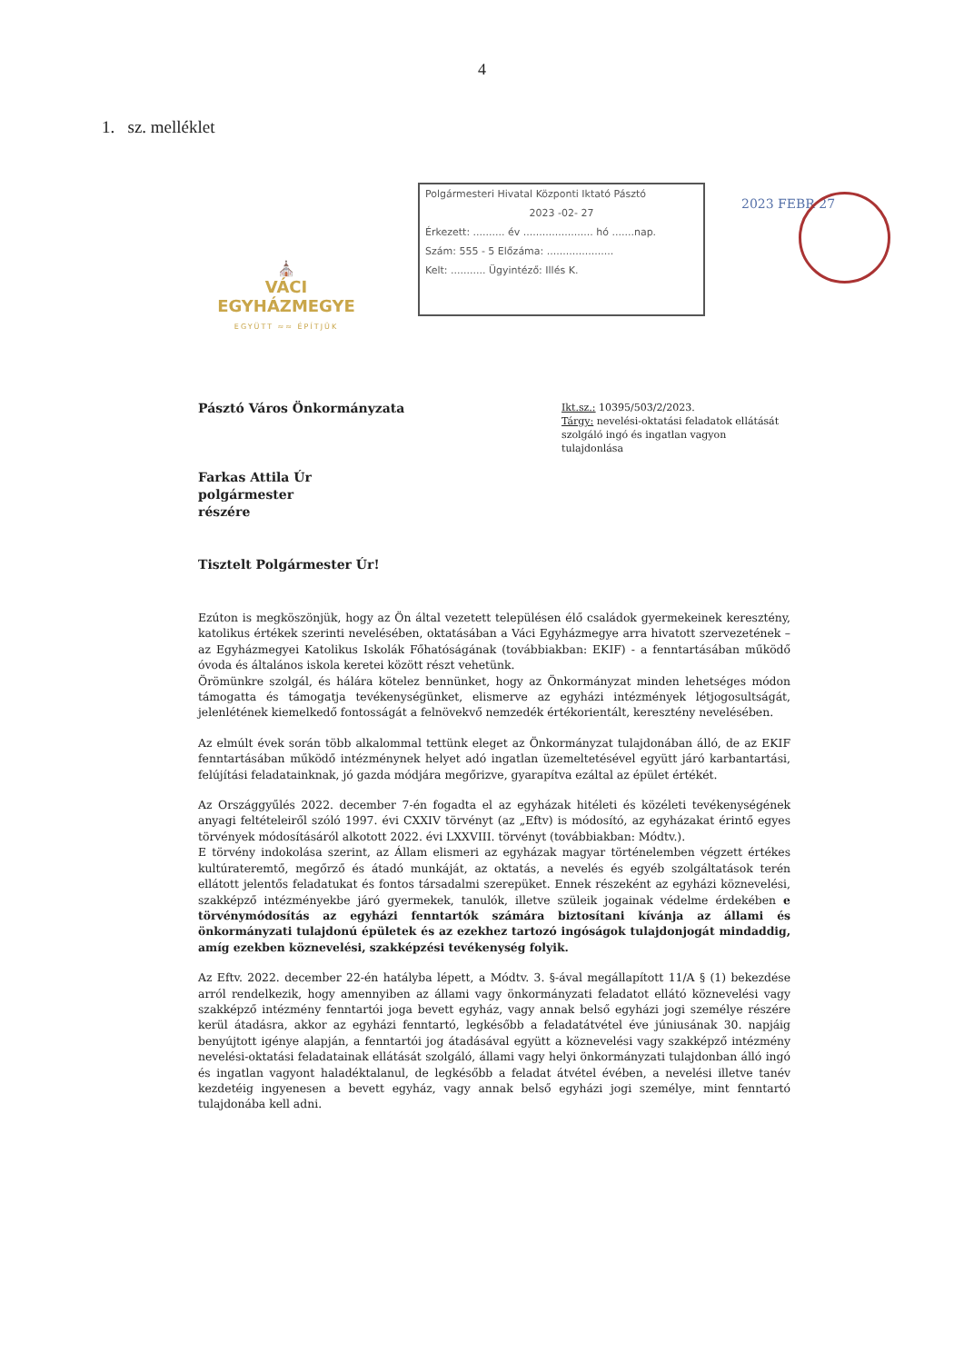4
1. sz. melléklet
⛪
VÁCI EGYHÁZMEGYE
EGYÜTT ≈≈ ÉPÍTJÜK
Polgármesteri Hivatal Központi Iktató Pásztó
2023 -02- 27
Érkezett: .......... év ...................... hó .......nap.
Szám: 555 - 5 Előzáma: .....................
Kelt: ........... Ügyintéző: Illés K.
2023 FEBR 27
Pásztó Város Önkormányzata
Ikt.sz.: 10395/503/2/2023.
Tárgy: nevelési-oktatási feladatok ellátását szolgáló ingó és ingatlan vagyon tulajdonlása
Farkas Attila Úr
polgármester
részére
Tisztelt Polgármester Úr!
Ezúton is megköszönjük, hogy az Ön által vezetett településen élő családok gyermekeinek keresztény, katolikus értékek szerinti nevelésében, oktatásában a Váci Egyházmegye arra hivatott szervezetének – az Egyházmegyei Katolikus Iskolák Főhatóságának (továbbiakban: EKIF) - a fenntartásában működő óvoda és általános iskola keretei között részt vehetünk.
Örömünkre szolgál, és hálára kötelez bennünket, hogy az Önkormányzat minden lehetséges módon támogatta és támogatja tevékenységünket, elismerve az egyházi intézmények létjogosultságát, jelenlétének kiemelkedő fontosságát a felnövekvő nemzedék értékorientált, keresztény nevelésében.
Az elmúlt évek során több alkalommal tettünk eleget az Önkormányzat tulajdonában álló, de az EKIF fenntartásában működő intézménynek helyet adó ingatlan üzemeltetésével együtt járó karbantartási, felújítási feladatainknak, jó gazda módjára megőrizve, gyarapítva ezáltal az épület értékét.
Az Országgyűlés 2022. december 7-én fogadta el az egyházak hitéleti és közéleti tevékenységének anyagi feltételeiről szóló 1997. évi CXXIV törvényt (az „Eftv) is módosító, az egyházakat érintő egyes törvények módosításáról alkotott 2022. évi LXXVIII. törvényt (továbbiakban: Módtv.).
E törvény indokolása szerint, az Állam elismeri az egyházak magyar történelemben végzett értékes kultúrateremtő, megőrző és átadó munkáját, az oktatás, a nevelés és egyéb szolgáltatások terén ellátott jelentős feladatukat és fontos társadalmi szerepüket. Ennek részeként az egyházi köznevelési, szakképző intézményekbe járó gyermekek, tanulók, illetve szüleik jogainak védelme érdekében e törvénymódosítás az egyházi fenntartók számára biztosítani kívánja az állami és önkormányzati tulajdonú épületek és az ezekhez tartozó ingóságok tulajdonjogát mindaddig, amíg ezekben köznevelési, szakképzési tevékenység folyik.
Az Eftv. 2022. december 22-én hatályba lépett, a Módtv. 3. §-ával megállapított 11/A § (1) bekezdése arról rendelkezik, hogy amennyiben az állami vagy önkormányzati feladatot ellátó köznevelési vagy szakképző intézmény fenntartói joga bevett egyház, vagy annak belső egyházi jogi személye részére kerül átadásra, akkor az egyházi fenntartó, legkésőbb a feladatátvétel éve júniusának 30. napjáig benyújtott igénye alapján, a fenntartói jog átadásával együtt a köznevelési vagy szakképző intézmény nevelési-oktatási feladatainak ellátását szolgáló, állami vagy helyi önkormányzati tulajdonban álló ingó és ingatlan vagyont haladéktalanul, de legkésőbb a feladat átvétel évében, a nevelési illetve tanév kezdetéig ingyenesen a bevett egyház, vagy annak belső egyházi jogi személye, mint fenntartó tulajdonába kell adni.